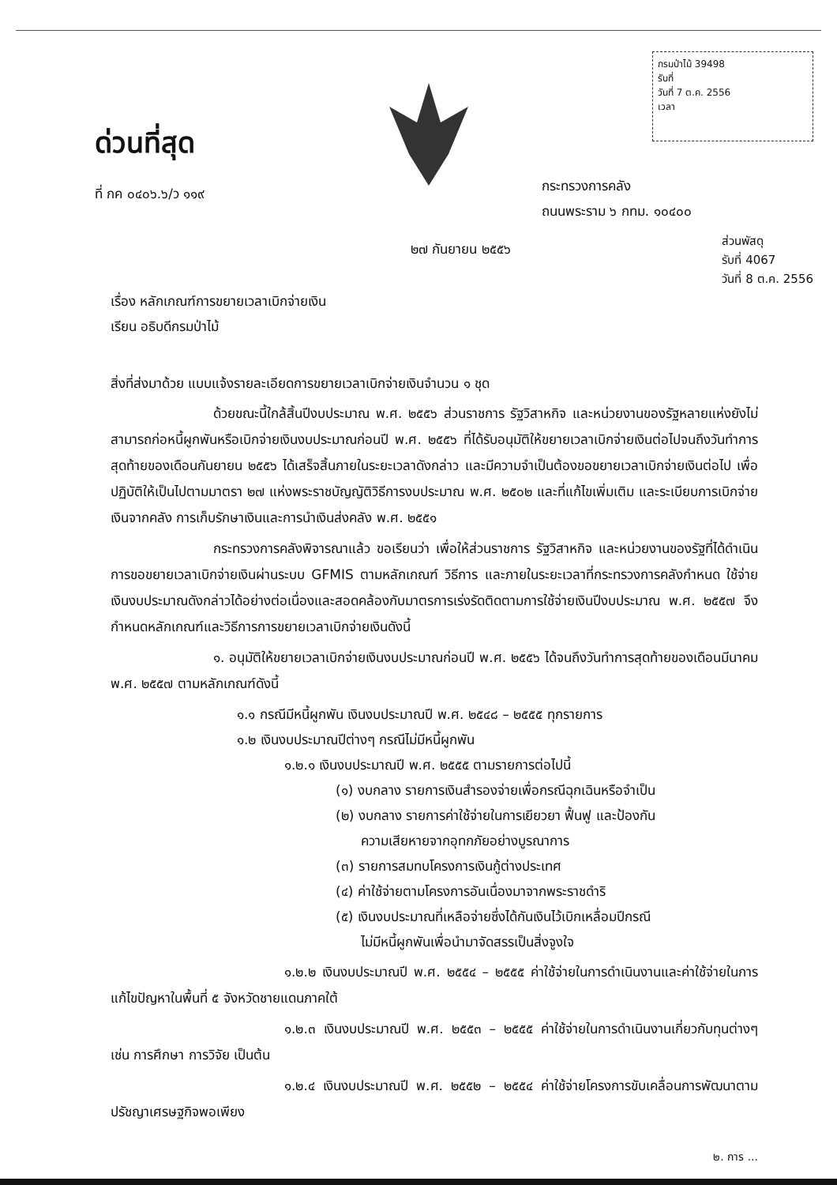ด่วนที่สุด
ที่ กค ๐๔๐๖.๖/ว ๑๑๙
กรมป่าไม้ 39498
รับที่
วันที่ 7 ต.ค. 2556
เวลา
กระทรวงการคลัง
ถนนพระราม ๖ กทม. ๑๐๔๐๐
๒๗ กันยายน ๒๕๕๖
ส่วนพัสดุ
รับที่ 4067
วันที่ 8 ต.ค. 2556
เรื่อง หลักเกณฑ์การขยายเวลาเบิกจ่ายเงิน
เรียน อธิบดีกรมป่าไม้
สิ่งที่ส่งมาด้วย แบบแจ้งรายละเอียดการขยายเวลาเบิกจ่ายเงินจำนวน ๑ ชุด
ด้วยขณะนี้ใกล้สิ้นปีงบประมาณ พ.ศ. ๒๕๕๖ ส่วนราชการ รัฐวิสาหกิจ และหน่วยงานของรัฐหลายแห่งยังไม่สามารถก่อหนี้ผูกพันหรือเบิกจ่ายเงินงบประมาณก่อนปี พ.ศ. ๒๕๕๖ ที่ได้รับอนุมัติให้ขยายเวลาเบิกจ่ายเงินต่อไปจนถึงวันทำการสุดท้ายของเดือนกันยายน ๒๕๕๖ ได้เสร็จสิ้นภายในระยะเวลาดังกล่าว และมีความจำเป็นต้องขอขยายเวลาเบิกจ่ายเงินต่อไป เพื่อปฏิบัติให้เป็นไปตามมาตรา ๒๗ แห่งพระราชบัญญัติวิธีการงบประมาณ พ.ศ. ๒๕๐๒ และที่แก้ไขเพิ่มเติม และระเบียบการเบิกจ่ายเงินจากคลัง การเก็บรักษาเงินและการนำเงินส่งคลัง พ.ศ. ๒๕๕๑
กระทรวงการคลังพิจารณาแล้ว ขอเรียนว่า เพื่อให้ส่วนราชการ รัฐวิสาหกิจ และหน่วยงานของรัฐที่ได้ดำเนินการขอขยายเวลาเบิกจ่ายเงินผ่านระบบ GFMIS ตามหลักเกณฑ์ วิธีการ และภายในระยะเวลาที่กระทรวงการคลังกำหนด ใช้จ่ายเงินงบประมาณดังกล่าวได้อย่างต่อเนื่องและสอดคล้องกับมาตรการเร่งรัดติดตามการใช้จ่ายเงินปีงบประมาณ พ.ศ. ๒๕๕๗ จึงกำหนดหลักเกณฑ์และวิธีการการขยายเวลาเบิกจ่ายเงินดังนี้
๑. อนุมัติให้ขยายเวลาเบิกจ่ายเงินงบประมาณก่อนปี พ.ศ. ๒๕๕๖ ได้จนถึงวันทำการสุดท้ายของเดือนมีนาคม พ.ศ. ๒๕๕๗ ตามหลักเกณฑ์ดังนี้
๑.๑ กรณีมีหนี้ผูกพัน เงินงบประมาณปี พ.ศ. ๒๕๔๘ – ๒๕๕๕ ทุกรายการ
๑.๒ เงินงบประมาณปีต่างๆ กรณีไม่มีหนี้ผูกพัน
๑.๒.๑ เงินงบประมาณปี พ.ศ. ๒๕๕๕ ตามรายการต่อไปนี้
(๑) งบกลาง รายการเงินสำรองจ่ายเพื่อกรณีฉุกเฉินหรือจำเป็น
(๒) งบกลาง รายการค่าใช้จ่ายในการเยียวยา ฟื้นฟู และป้องกัน
ความเสียหายจากอุทกภัยอย่างบูรณาการ
(๓) รายการสมทบโครงการเงินกู้ต่างประเทศ
(๔) ค่าใช้จ่ายตามโครงการอันเนื่องมาจากพระราชดำริ
(๕) เงินงบประมาณที่เหลือจ่ายซึ่งได้กันเงินไว้เบิกเหลื่อมปีกรณี
ไม่มีหนี้ผูกพันเพื่อนำมาจัดสรรเป็นสิ่งจูงใจ
๑.๒.๒ เงินงบประมาณปี พ.ศ. ๒๕๕๔ – ๒๕๕๕ ค่าใช้จ่ายในการดำเนินงานและค่าใช้จ่ายในการแก้ไขปัญหาในพื้นที่ ๕ จังหวัดชายแดนภาคใต้
๑.๒.๓ เงินงบประมาณปี พ.ศ. ๒๕๕๓ – ๒๕๕๕ ค่าใช้จ่ายในการดำเนินงานเกี่ยวกับทุนต่างๆ เช่น การศึกษา การวิจัย เป็นต้น
๑.๒.๔ เงินงบประมาณปี พ.ศ. ๒๕๕๒ – ๒๕๕๔ ค่าใช้จ่ายโครงการขับเคลื่อนการพัฒนาตามปรัชญาเศรษฐกิจพอเพียง
๒. การ ...